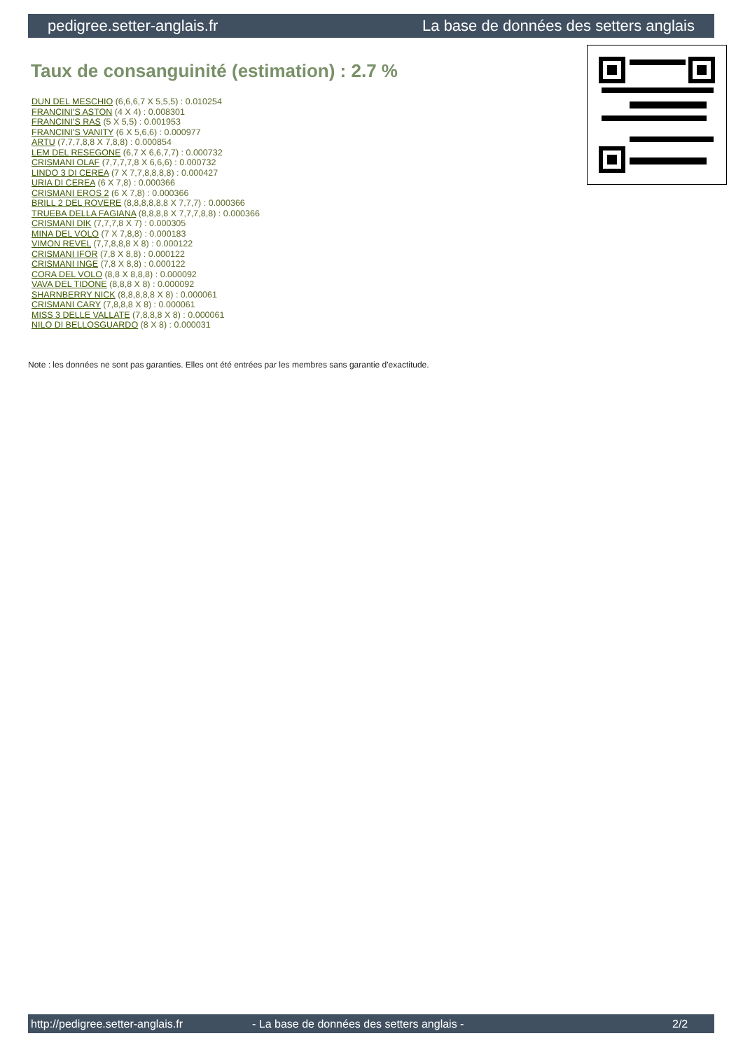pedigree.setter-anglais.fr La base de données des setters anglais
Taux de consanguinité (estimation) : 2.7 %
DUN DEL MESCHIO (6,6,6,7 X 5,5,5) : 0.010254
FRANCINI'S ASTON (4 X 4) : 0.008301
FRANCINI'S RAS (5 X 5,5) : 0.001953
FRANCINI'S VANITY (6 X 5,6,6) : 0.000977
ARTU (7,7,7,8,8 X 7,8,8) : 0.000854
LEM DEL RESEGONE (6,7 X 6,6,7,7) : 0.000732
CRISMANI OLAF (7,7,7,7,8 X 6,6,6) : 0.000732
LINDO 3 DI CEREA (7 X 7,7,8,8,8,8) : 0.000427
URIA DI CEREA (6 X 7,8) : 0.000366
CRISMANI EROS 2 (6 X 7,8) : 0.000366
BRILL 2 DEL ROVERE (8,8,8,8,8,8 X 7,7,7) : 0.000366
TRUEBA DELLA FAGIANA (8,8,8,8 X 7,7,7,8,8) : 0.000366
CRISMANI DIK (7,7,7,8 X 7) : 0.000305
MINA DEL VOLO (7 X 7,8,8) : 0.000183
VIMON REVEL (7,7,8,8,8 X 8) : 0.000122
CRISMANI IFOR (7,8 X 8,8) : 0.000122
CRISMANI INGE (7,8 X 8,8) : 0.000122
CORA DEL VOLO (8,8 X 8,8,8) : 0.000092
VAVA DEL TIDONE (8,8,8 X 8) : 0.000092
SHARNBERRY NICK (8,8,8,8,8 X 8) : 0.000061
CRISMANI CARY (7,8,8,8 X 8) : 0.000061
MISS 3 DELLE VALLATE (7,8,8,8 X 8) : 0.000061
NILO DI BELLOSGUARDO (8 X 8) : 0.000031
Note : les données ne sont pas garanties. Elles ont été entrées par les membres sans garantie d'exactitude.
http://pedigree.setter-anglais.fr - La base de données des setters anglais - 2/2